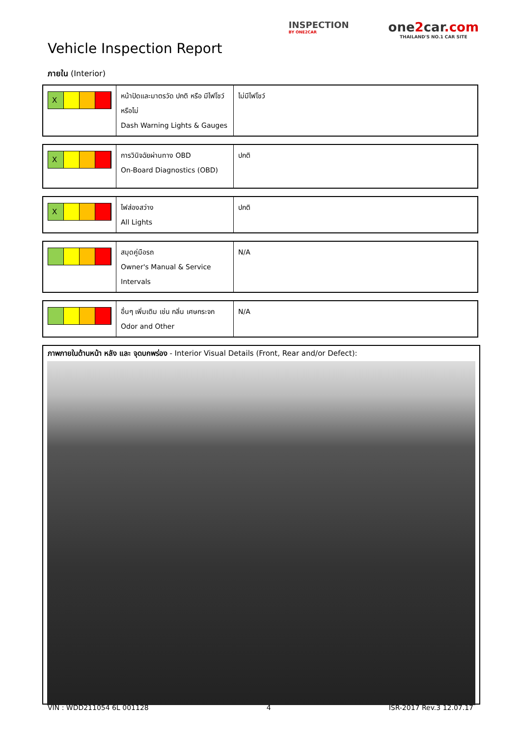Vehicle Inspection Report
INSPECTION
BY ONE2CAR
one2car.com
THAILAND'S NO.1 CAR SITE
ภายใน (Interior)
| X | หน้าปัดและมาตรวัด ปกติ หรือ มีไฟโชว์หรือไม่ Dash Warning Lights & Gauges | ไม่มีไฟโชว์ |
| X | การวินิจฉัยผ่านทาง OBD On-Board Diagnostics (OBD) | ปกติ |
| X | ไฟส่องสว่าง All Lights | ปกติ |
| | สมุดคู่มือรถ Owner's Manual & Service Intervals | N/A |
| | อื่นๆ เพิ่มเติม เช่น กลิ่น เศษกระจก Odor and Other | N/A |
ภาพภายในด้านหน้า หลัง และ จุดบกพร่อง - Interior Visual Details (Front, Rear and/or Defect):
VIN : WDD211054 6L 001128 4 ISR-2017 Rev.3 12.07.17